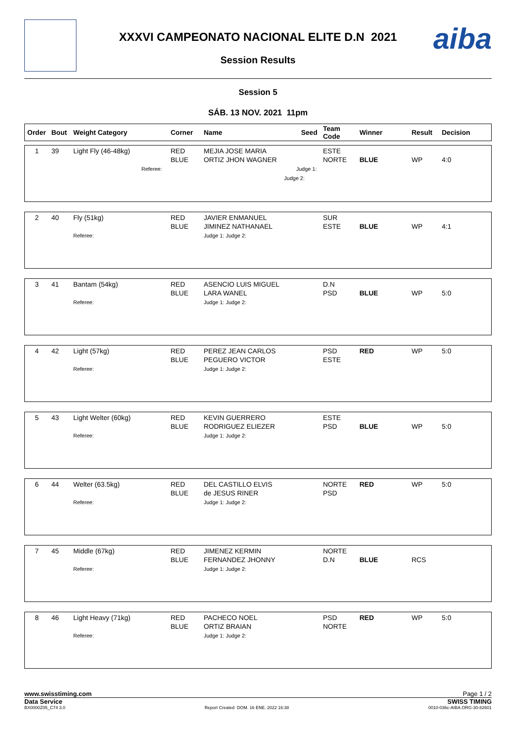XXXVI CAMPEONATO NACIONAL ELITE D.N 2021
Session Results
aiba
Session 5
SÁB. 13 NOV. 2021 11pm
| Order | Bout | Weight Category | Corner | Name | Seed | Team Code | Winner | Result | Decision |
| --- | --- | --- | --- | --- | --- | --- | --- | --- | --- |
| 1 | 39 | Light Fly (46-48kg) Referee: | RED BLUE | MEJIA JOSE MARIA ORTIZ JHON WAGNER Judge 1: Judge 2: | ESTE NORTE | BLUE | WP | 4:0 |
| 2 | 40 | Fly (51kg) Referee: | RED BLUE | JAVIER ENMANUEL JIMINEZ NATHANAEL Judge 1: Judge 2: | SUR ESTE | BLUE | WP | 4:1 |
| 3 | 41 | Bantam (54kg) Referee: | RED BLUE | ASENCIO LUIS MIGUEL LARA WANEL Judge 1: Judge 2: | D.N PSD | BLUE | WP | 5:0 |
| 4 | 42 | Light (57kg) Referee: | RED BLUE | PEREZ JEAN CARLOS PEGUERO VICTOR Judge 1: Judge 2: | PSD ESTE | RED | WP | 5:0 |
| 5 | 43 | Light Welter (60kg) Referee: | RED BLUE | KEVIN GUERRERO RODRIGUEZ ELIEZER Judge 1: Judge 2: | ESTE PSD | BLUE | WP | 5:0 |
| 6 | 44 | Welter (63.5kg) Referee: | RED BLUE | DEL CASTILLO ELVIS de JESUS RINER Judge 1: Judge 2: | NORTE PSD | RED | WP | 5:0 |
| 7 | 45 | Middle (67kg) Referee: | RED BLUE | JIMENEZ KERMIN FERNANDEZ JHONNY Judge 1: Judge 2: | NORTE D.N | BLUE | RCS | |
| 8 | 46 | Light Heavy (71kg) Referee: | RED BLUE | PACHECO NOEL ORTIZ BRAIAN Judge 1: Judge 2: | PSD NORTE | RED | WP | 5:0 |
www.swisstiming.com Page 1 / 2
Data Service SWISS TIMING
BX0000Z05_C74 3.0 Report Created DOM. 16 ENE. 2022 16:38 0010-036c-AIBA.ORG-30-82601